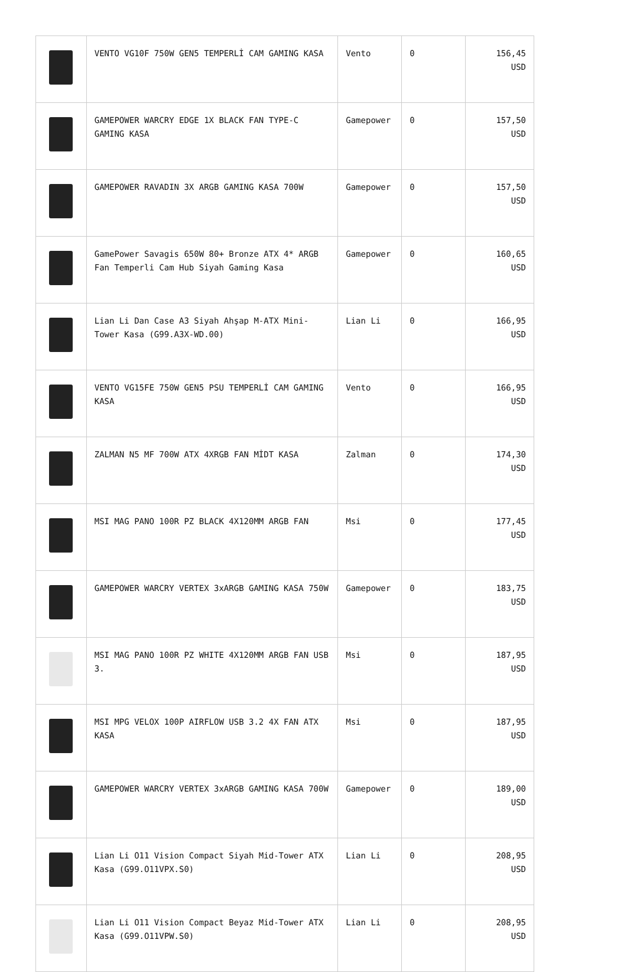| | VENTO VG10F 750W GEN5 TEMPERLİ CAM GAMING KASA | Vento | 0 | 156,45 USD |
| | GAMEPOWER WARCRY EDGE 1X BLACK FAN TYPE-C GAMING KASA | Gamepower | 0 | 157,50 USD |
| | GAMEPOWER RAVADIN 3X ARGB GAMING KASA 700W | Gamepower | 0 | 157,50 USD |
| | GamePower Savagis 650W 80+ Bronze ATX 4* ARGB Fan Temperli Cam Hub Siyah Gaming Kasa | Gamepower | 0 | 160,65 USD |
| | Lian Li Dan Case A3 Siyah Ahşap M-ATX Mini-Tower Kasa (G99.A3X-WD.00) | Lian Li | 0 | 166,95 USD |
| | VENTO VG15FE 750W GEN5 PSU TEMPERLİ CAM GAMING KASA | Vento | 0 | 166,95 USD |
| | ZALMAN N5 MF 700W ATX 4XRGB FAN MİDT KASA | Zalman | 0 | 174,30 USD |
| | MSI MAG PANO 100R PZ BLACK 4X120MM ARGB FAN | Msi | 0 | 177,45 USD |
| | GAMEPOWER WARCRY VERTEX 3xARGB GAMING KASA 750W | Gamepower | 0 | 183,75 USD |
| | MSI MAG PANO 100R PZ WHITE 4X120MM ARGB FAN USB 3. | Msi | 0 | 187,95 USD |
| | MSI MPG VELOX 100P AIRFLOW USB 3.2 4X FAN ATX KASA | Msi | 0 | 187,95 USD |
| | GAMEPOWER WARCRY VERTEX 3xARGB GAMING KASA 700W | Gamepower | 0 | 189,00 USD |
| | Lian Li O11 Vision Compact Siyah Mid-Tower ATX Kasa (G99.O11VPX.S0) | Lian Li | 0 | 208,95 USD |
| | Lian Li O11 Vision Compact Beyaz Mid-Tower ATX Kasa (G99.O11VPW.S0) | Lian Li | 0 | 208,95 USD |